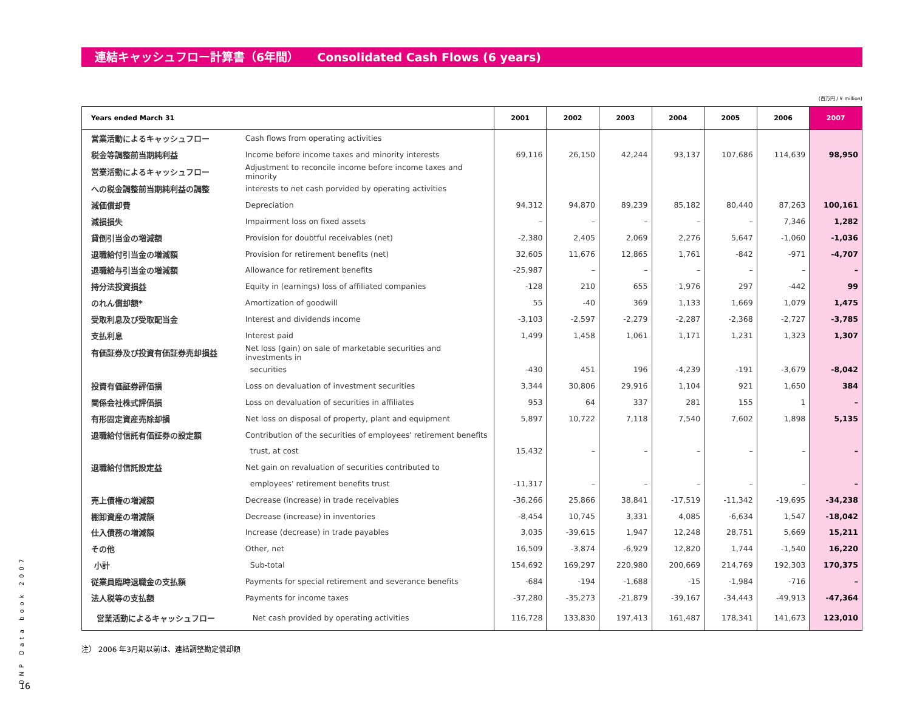連結キャッシュフロー計算書（6年間） Consolidated Cash Flows (6 years)
(百万円 / ¥ million)
| Years ended March 31 | | 2001 | 2002 | 2003 | 2004 | 2005 | 2006 | 2007 |
| --- | --- | --- | --- | --- | --- | --- | --- | --- |
| 営業活動によるキャッシュフロー | Cash flows from operating activities | | | | | | | |
| 税金等調整前当期純利益 | Income before income taxes and minority interests | 69,116 | 26,150 | 42,244 | 93,137 | 107,686 | 114,639 | 98,950 |
| 営業活動によるキャッシュフロー | Adjustment to reconcile income before income taxes and minority | | | | | | | |
| への税金調整前当期純利益の調整 | interests to net cash porvided by operating activities | | | | | | | |
| 減価償却費 | Depreciation | 94,312 | 94,870 | 89,239 | 85,182 | 80,440 | 87,263 | 100,161 |
| 減損損失 | Impairment loss on fixed assets | – | – | – | – | – | 7,346 | 1,282 |
| 貸倒引当金の増減額 | Provision for doubtful receivables (net) | -2,380 | 2,405 | 2,069 | 2,276 | 5,647 | -1,060 | -1,036 |
| 退職給付引当金の増減額 | Provision for retirement benefits (net) | 32,605 | 11,676 | 12,865 | 1,761 | -842 | -971 | -4,707 |
| 退職給与引当金の増減額 | Allowance for retirement benefits | -25,987 | – | – | – | – | – | – |
| 持分法投資損益 | Equity in (earnings) loss of affiliated companies | -128 | 210 | 655 | 1,976 | 297 | -442 | 99 |
| のれん償却額* | Amortization of goodwill | 55 | -40 | 369 | 1,133 | 1,669 | 1,079 | 1,475 |
| 受取利息及び受取配当金 | Interest and dividends income | -3,103 | -2,597 | -2,279 | -2,287 | -2,368 | -2,727 | -3,785 |
| 支払利息 | Interest paid | 1,499 | 1,458 | 1,061 | 1,171 | 1,231 | 1,323 | 1,307 |
| 有価証券及び投資有価証券売却損益 | Net loss (gain) on sale of marketable securities and investments in | | | | | | | |
| | securities | -430 | 451 | 196 | -4,239 | -191 | -3,679 | -8,042 |
| 投資有価証券評価損 | Loss on devaluation of investment securities | 3,344 | 30,806 | 29,916 | 1,104 | 921 | 1,650 | 384 |
| 関係会社株式評価損 | Loss on devaluation of securities in affiliates | 953 | 64 | 337 | 281 | 155 | 1 | – |
| 有形固定資産売除却損 | Net loss on disposal of property, plant and equipment | 5,897 | 10,722 | 7,118 | 7,540 | 7,602 | 1,898 | 5,135 |
| 退職給付信託有価証券の設定額 | Contribution of the securities of employees' retirement benefits | | | | | | | |
| | trust, at cost | 15,432 | – | – | – | – | – | – |
| 退職給付信託設定益 | Net gain on revaluation of securities contributed to | | | | | | | |
| | employees' retirement benefits trust | -11,317 | – | – | – | – | – | – |
| 売上債権の増減額 | Decrease (increase) in trade receivables | -36,266 | 25,866 | 38,841 | -17,519 | -11,342 | -19,695 | -34,238 |
| 棚卸資産の増減額 | Decrease (increase) in inventories | -8,454 | 10,745 | 3,331 | 4,085 | -6,634 | 1,547 | -18,042 |
| 仕入債務の増減額 | Increase (decrease) in trade payables | 3,035 | -39,615 | 1,947 | 12,248 | 28,751 | 5,669 | 15,211 |
| その他 | Other, net | 16,509 | -3,874 | -6,929 | 12,820 | 1,744 | -1,540 | 16,220 |
| 小計 | Sub-total | 154,692 | 169,297 | 220,980 | 200,669 | 214,769 | 192,303 | 170,375 |
| 従業員臨時退職金の支払額 | Payments for special retirement and severance benefits | -684 | -194 | -1,688 | -15 | -1,984 | -716 | – |
| 法人税等の支払額 | Payments for income taxes | -37,280 | -35,273 | -21,879 | -39,167 | -34,443 | -49,913 | -47,364 |
| 営業活動によるキャッシュフロー | Net cash provided by operating activities | 116,728 | 133,830 | 197,413 | 161,487 | 178,341 | 141,673 | 123,010 |
注） 2006 年3月期以前は、連結調整勘定償却額
DNP Data book 2007
16